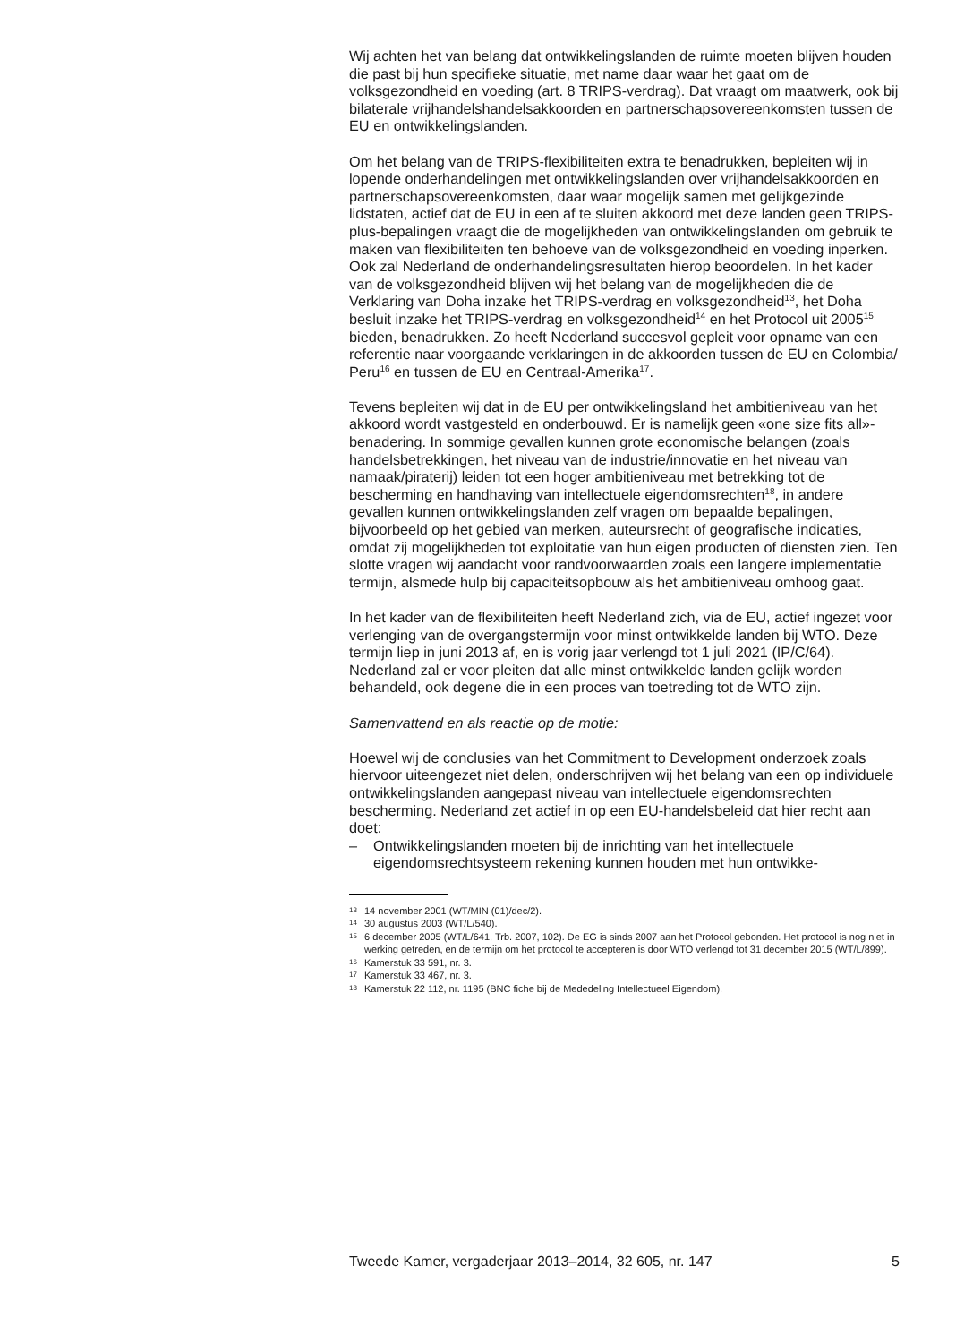Wij achten het van belang dat ontwikkelingslanden de ruimte moeten blijven houden die past bij hun specifieke situatie, met name daar waar het gaat om de volksgezondheid en voeding (art. 8 TRIPS-verdrag). Dat vraagt om maatwerk, ook bij bilaterale vrijhandelshandelsakkoorden en partnerschapsovereenkomsten tussen de EU en ontwikkelingslanden.
Om het belang van de TRIPS-flexibiliteiten extra te benadrukken, bepleiten wij in lopende onderhandelingen met ontwikkelingslanden over vrijhandelsakkoorden en partnerschapsovereenkomsten, daar waar mogelijk samen met gelijkgezinde lidstaten, actief dat de EU in een af te sluiten akkoord met deze landen geen TRIPS-plus-bepalingen vraagt die de mogelijkheden van ontwikkelingslanden om gebruik te maken van flexibiliteiten ten behoeve van de volksgezondheid en voeding inperken. Ook zal Nederland de onderhandelingsresultaten hierop beoordelen. In het kader van de volksgezondheid blijven wij het belang van de mogelijkheden die de Verklaring van Doha inzake het TRIPS-verdrag en volksgezondheid<sup>13</sup>, het Doha besluit inzake het TRIPS-verdrag en volksgezondheid<sup>14</sup> en het Protocol uit 2005<sup>15</sup> bieden, benadrukken. Zo heeft Nederland succesvol gepleit voor opname van een referentie naar voorgaande verklaringen in de akkoorden tussen de EU en Colombia/ Peru<sup>16</sup> en tussen de EU en Centraal-Amerika<sup>17</sup>.
Tevens bepleiten wij dat in de EU per ontwikkelingsland het ambitieniveau van het akkoord wordt vastgesteld en onderbouwd. Er is namelijk geen «one size fits all»-benadering. In sommige gevallen kunnen grote economische belangen (zoals handelsbetrekkingen, het niveau van de industrie/innovatie en het niveau van namaak/piraterij) leiden tot een hoger ambitieniveau met betrekking tot de bescherming en handhaving van intellectuele eigendomsrechten<sup>18</sup>, in andere gevallen kunnen ontwikkelingslanden zelf vragen om bepaalde bepalingen, bijvoorbeeld op het gebied van merken, auteursrecht of geografische indicaties, omdat zij mogelijkheden tot exploitatie van hun eigen producten of diensten zien. Ten slotte vragen wij aandacht voor randvoorwaarden zoals een langere implementatie termijn, alsmede hulp bij capaciteitsopbouw als het ambitieniveau omhoog gaat.
In het kader van de flexibiliteiten heeft Nederland zich, via de EU, actief ingezet voor verlenging van de overgangstermijn voor minst ontwikkelde landen bij WTO. Deze termijn liep in juni 2013 af, en is vorig jaar verlengd tot 1 juli 2021 (IP/C/64). Nederland zal er voor pleiten dat alle minst ontwikkelde landen gelijk worden behandeld, ook degene die in een proces van toetreding tot de WTO zijn.
Samenvattend en als reactie op de motie:
Hoewel wij de conclusies van het Commitment to Development onderzoek zoals hiervoor uiteengezet niet delen, onderschrijven wij het belang van een op individuele ontwikkelingslanden aangepast niveau van intellectuele eigendomsrechten bescherming. Nederland zet actief in op een EU-handelsbeleid dat hier recht aan doet:
– Ontwikkelingslanden moeten bij de inrichting van het intellectuele eigendomsrechtsysteem rekening kunnen houden met hun ontwikke-
13 14 november 2001 (WT/MIN (01)/dec/2).
14 30 augustus 2003 (WT/L/540).
15 6 december 2005 (WT/L/641, Trb. 2007, 102). De EG is sinds 2007 aan het Protocol gebonden. Het protocol is nog niet in werking getreden, en de termijn om het protocol te accepteren is door WTO verlengd tot 31 december 2015 (WT/L/899).
16 Kamerstuk 33 591, nr. 3.
17 Kamerstuk 33 467, nr. 3.
18 Kamerstuk 22 112, nr. 1195 (BNC fiche bij de Mededeling Intellectueel Eigendom).
Tweede Kamer, vergaderjaar 2013–2014, 32 605, nr. 147 5